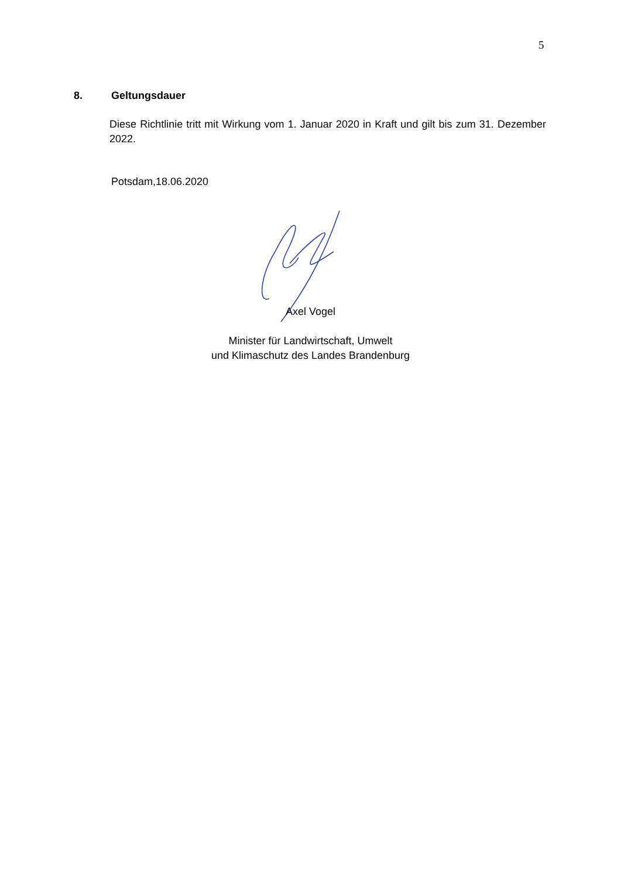5
8. Geltungsdauer
Diese Richtlinie tritt mit Wirkung vom 1. Januar 2020 in Kraft und gilt bis zum 31. Dezember 2022.
Potsdam,18.06.2020
Axel Vogel
Minister für Landwirtschaft, Umwelt
und Klimaschutz des Landes Brandenburg